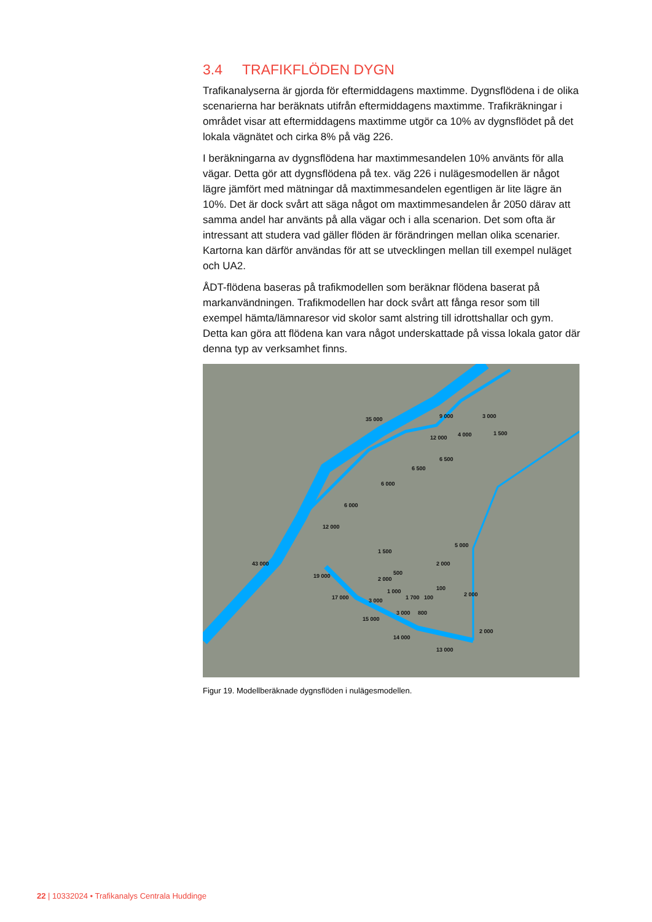3.4 TRAFIKFLÖDEN DYGN
Trafikanalyserna är gjorda för eftermiddagens maxtimme. Dygnsflödena i de olika scenarierna har beräknats utifrån eftermiddagens maxtimme. Trafikräkningar i området visar att eftermiddagens maxtimme utgör ca 10% av dygnsflödet på det lokala vägnätet och cirka 8% på väg 226.
I beräkningarna av dygnsflödena har maxtimmesandelen 10% använts för alla vägar. Detta gör att dygnsflödena på tex. väg 226 i nulägesmodellen är något lägre jämfört med mätningar då maxtimmesandelen egentligen är lite lägre än 10%. Det är dock svårt att säga något om maxtimmesandelen år 2050 därav att samma andel har använts på alla vägar och i alla scenarion. Det som ofta är intressant att studera vad gäller flöden är förändringen mellan olika scenarier. Kartorna kan därför användas för att se utvecklingen mellan till exempel nuläget och UA2.
ÅDT-flödena baseras på trafikmodellen som beräknar flödena baserat på markanvändningen. Trafikmodellen har dock svårt att fånga resor som till exempel hämta/lämnaresor vid skolor samt alstring till idrottshallar och gym. Detta kan göra att flödena kan vara något underskattade på vissa lokala gator där denna typ av verksamhet finns.
35 000 9 000 3 000
12 000 4 000 1 500
6 500
6 500
6 000
6 000
12 000
5 000
1 500
43 000 2 000
500 19 000 2 000
100 1 000 2 000 100 1 700 17 000 3 000
800 3 000
15 000
2 000
14 000
13 000
Figur 19. Modellberäknade dygnsflöden i nulägesmodellen.
22 | 10332024 • Trafikanalys Centrala Huddinge